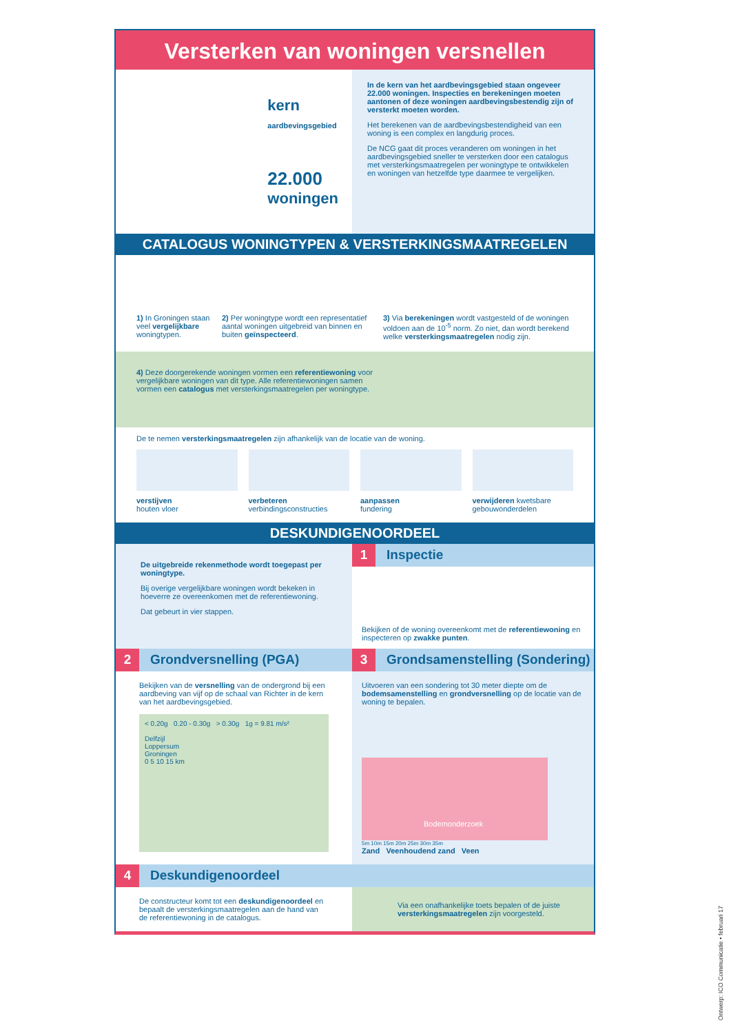Versterken van woningen versnellen
kern
aardbevingsgebied
22.000
woningen
In de kern van het aardbevingsgebied staan ongeveer 22.000 woningen. Inspecties en berekeningen moeten aantonen of deze woningen aardbevingsbestendig zijn of versterkt moeten worden.
Het berekenen van de aardbevingsbestendigheid van een woning is een complex en langdurig proces.
De NCG gaat dit proces veranderen om woningen in het aardbevingsgebied sneller te versterken door een catalogus met versterkingsmaatregelen per woningtype te ontwikkelen en woningen van hetzelfde type daarmee te vergelijken.
CATALOGUS WONINGTYPEN & VERSTERKINGSMAATREGELEN
1) In Groningen staan veel vergelijkbare woningtypen.
2) Per woningtype wordt een representatief aantal woningen uitgebreid van binnen en buiten geïnspecteerd.
3) Via berekeningen wordt vastgesteld of de woningen voldoen aan de 10<sup>-5</sup> norm. Zo niet, dan wordt berekend welke versterkingsmaatregelen nodig zijn.
4) Deze doorgerekende woningen vormen een referentiewoning voor vergelijkbare woningen van dit type. Alle referentiewoningen samen vormen een catalogus met versterkingsmaatregelen per woningtype.
De te nemen versterkingsmaatregelen zijn afhankelijk van de locatie van de woning.
verstijven
houten vloer
verbeteren
verbindingsconstructies
aanpassen
fundering
verwijderen kwetsbare gebouwonderdelen
DESKUNDIGENOORDEEL
De uitgebreide rekenmethode wordt toegepast per woningtype.
Bij overige vergelijkbare woningen wordt bekeken in hoeverre ze overeenkomen met de referentiewoning.
Dat gebeurt in vier stappen.
1 Inspectie
Bekijken of de woning overeenkomt met de referentiewoning en inspecteren op zwakke punten.
2 Grondversnelling (PGA)
Bekijken van de versnelling van de ondergrond bij een aardbeving van vijf op de schaal van Richter in de kern van het aardbevingsgebied.
< 0.20g 0.20 - 0.30g > 0.30g 1g = 9.81 m/s²
Delfzijl
Loppersum
Groningen
0 5 10 15 km
3 Grondsamenstelling (Sondering)
Uitvoeren van een sondering tot 30 meter diepte om de bodemsamenstelling en grondversnelling op de locatie van de woning te bepalen.
Bodemonderzoek
5m 10m 15m 20m 25m 30m 35m
Zand Veenhoudend zand Veen
4 Deskundigenoordeel
De constructeur komt tot een deskundigenoordeel en bepaalt de versterkingsmaatregelen aan de hand van de referentiewoning in de catalogus.
Via een onafhankelijke toets bepalen of de juiste versterkingsmaatregelen zijn voorgesteld.
Ontwerp: ICO Communicatie • februari 17